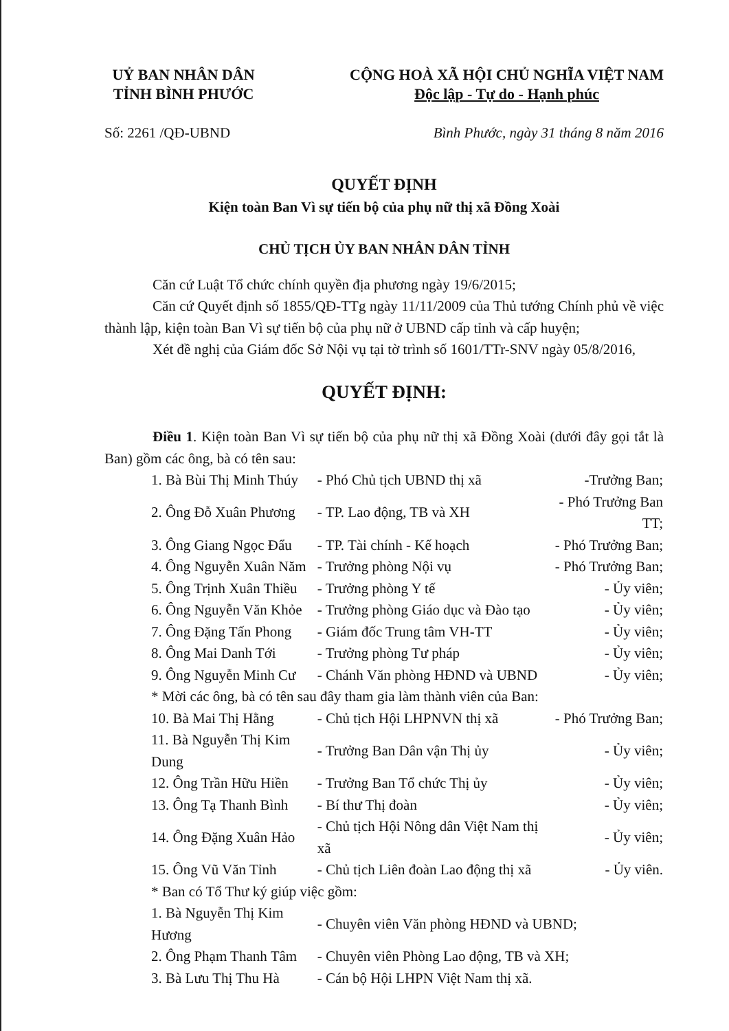UỶ BAN NHÂN DÂN
TỈNH BÌNH PHƯỚC
CỘNG HOÀ XÃ HỘI CHỦ NGHĨA VIỆT NAM
Độc lập - Tự do - Hạnh phúc
Số: 2261 /QĐ-UBND Bình Phước, ngày 31 tháng 8 năm 2016
QUYẾT ĐỊNH
Kiện toàn Ban Vì sự tiến bộ của phụ nữ thị xã Đồng Xoài
CHỦ TỊCH ỦY BAN NHÂN DÂN TỈNH
Căn cứ Luật Tổ chức chính quyền địa phương ngày 19/6/2015;
Căn cứ Quyết định số 1855/QĐ-TTg ngày 11/11/2009 của Thủ tướng Chính phủ về việc thành lập, kiện toàn Ban Vì sự tiến bộ của phụ nữ ở UBND cấp tỉnh và cấp huyện;
Xét đề nghị của Giám đốc Sở Nội vụ tại tờ trình số 1601/TTr-SNV ngày 05/8/2016,
QUYẾT ĐỊNH:
Điều 1. Kiện toàn Ban Vì sự tiến bộ của phụ nữ thị xã Đồng Xoài (dưới đây gọi tắt là Ban) gồm các ông, bà có tên sau:
| 1. Bà Bùi Thị Minh Thúy | - Phó Chủ tịch UBND thị xã | -Trưởng Ban; |
| 2. Ông Đỗ Xuân Phương | - TP. Lao động, TB và XH | - Phó Trưởng Ban TT; |
| 3. Ông Giang Ngọc Đẩu | - TP. Tài chính - Kế hoạch | - Phó Trưởng Ban; |
| 4. Ông Nguyễn Xuân Năm | - Trưởng phòng Nội vụ | - Phó Trưởng Ban; |
| 5. Ông Trịnh Xuân Thiều | - Trưởng phòng Y tế | - Ủy viên; |
| 6. Ông Nguyễn Văn Khỏe | - Trưởng phòng Giáo dục và Đào tạo | - Ủy viên; |
| 7. Ông Đặng Tấn Phong | - Giám đốc Trung tâm VH-TT | - Ủy viên; |
| 8. Ông Mai Danh Tới | - Trưởng phòng Tư pháp | - Ủy viên; |
| 9. Ông Nguyễn Minh Cư | - Chánh Văn phòng HĐND và UBND | - Ủy viên; |
| * Mời các ông, bà có tên sau đây tham gia làm thành viên của Ban: | | |
| 10. Bà Mai Thị Hằng | - Chủ tịch Hội LHPNVN thị xã | - Phó Trưởng Ban; |
| 11. Bà Nguyễn Thị Kim Dung | - Trưởng Ban Dân vận Thị ủy | - Ủy viên; |
| 12. Ông Trần Hữu Hiền | - Trưởng Ban Tổ chức Thị ủy | - Ủy viên; |
| 13. Ông Tạ Thanh Bình | - Bí thư Thị đoàn | - Ủy viên; |
| 14. Ông Đặng Xuân Hảo | - Chủ tịch Hội Nông dân Việt Nam thị xã | - Ủy viên; |
| 15. Ông Vũ Văn Tỉnh | - Chủ tịch Liên đoàn Lao động thị xã | - Ủy viên. |
| * Ban có Tổ Thư ký giúp việc gồm: | | |
| 1. Bà Nguyễn Thị Kim Hương | - Chuyên viên Văn phòng HĐND và UBND; | |
| 2. Ông Phạm Thanh Tâm | - Chuyên viên Phòng Lao động, TB và XH; | |
| 3. Bà Lưu Thị Thu Hà | - Cán bộ Hội LHPN Việt Nam thị xã. | |